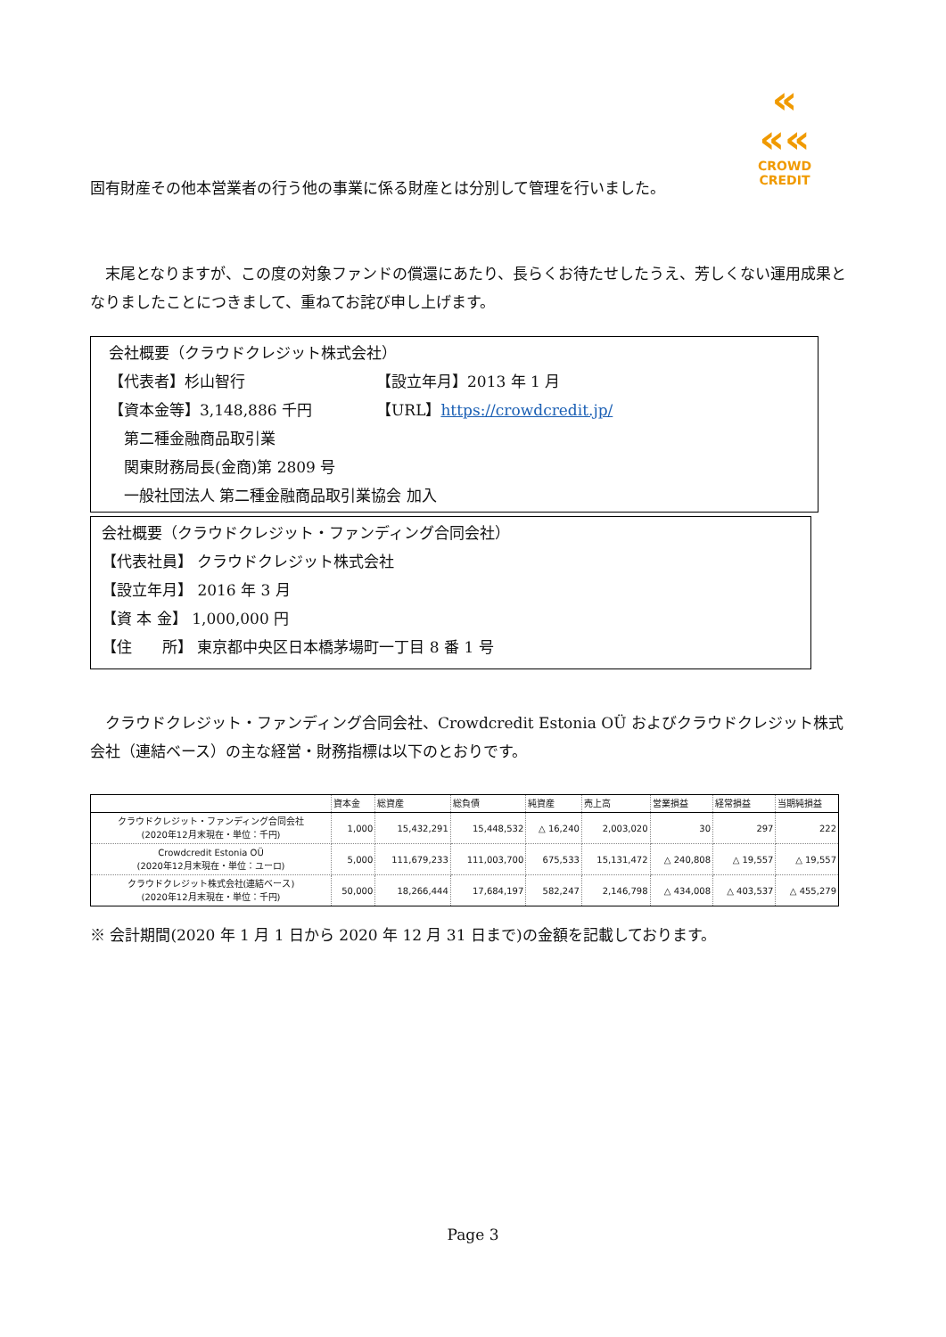«
««
CROWD CREDIT
固有財産その他本営業者の行う他の事業に係る財産とは分別して管理を行いました。
　末尾となりますが、この度の対象ファンドの償還にあたり、長らくお待たせしたうえ、芳しくない運用成果となりましたことにつきまして、重ねてお詫び申し上げます。
会社概要（クラウドクレジット株式会社）
【代表者】杉山智行 【設立年月】2013 年 1 月
【資本金等】3,148,886 千円 【URL】https://crowdcredit.jp/
　第二種金融商品取引業
　関東財務局長(金商)第 2809 号
　一般社団法人 第二種金融商品取引業協会 加入
会社概要（クラウドクレジット・ファンディング合同会社）
【代表社員】 クラウドクレジット株式会社
【設立年月】 2016 年 3 月
【資 本 金】 1,000,000 円
【住　　所】 東京都中央区日本橋茅場町一丁目 8 番 1 号
　クラウドクレジット・ファンディング合同会社、Crowdcredit Estonia OÜ およびクラウドクレジット株式会社（連結ベース）の主な経営・財務指標は以下のとおりです。
| | 資本金 | 総資産 | 総負債 | 純資産 | 売上高 | 営業損益 | 経常損益 | 当期純損益 |
| --- | --- | --- | --- | --- | --- | --- | --- | --- |
| クラウドクレジット・ファンディング合同会社 (2020年12月末現在・単位：千円) | 1,000 | 15,432,291 | 15,448,532 | △ 16,240 | 2,003,020 | 30 | 297 | 222 |
| Crowdcredit Estonia OÜ (2020年12月末現在・単位：ユーロ) | 5,000 | 111,679,233 | 111,003,700 | 675,533 | 15,131,472 | △ 240,808 | △ 19,557 | △ 19,557 |
| クラウドクレジット株式会社(連結ベース) (2020年12月末現在・単位：千円) | 50,000 | 18,266,444 | 17,684,197 | 582,247 | 2,146,798 | △ 434,008 | △ 403,537 | △ 455,279 |
※ 会計期間(2020 年 1 月 1 日から 2020 年 12 月 31 日まで)の金額を記載しております。
Page 3